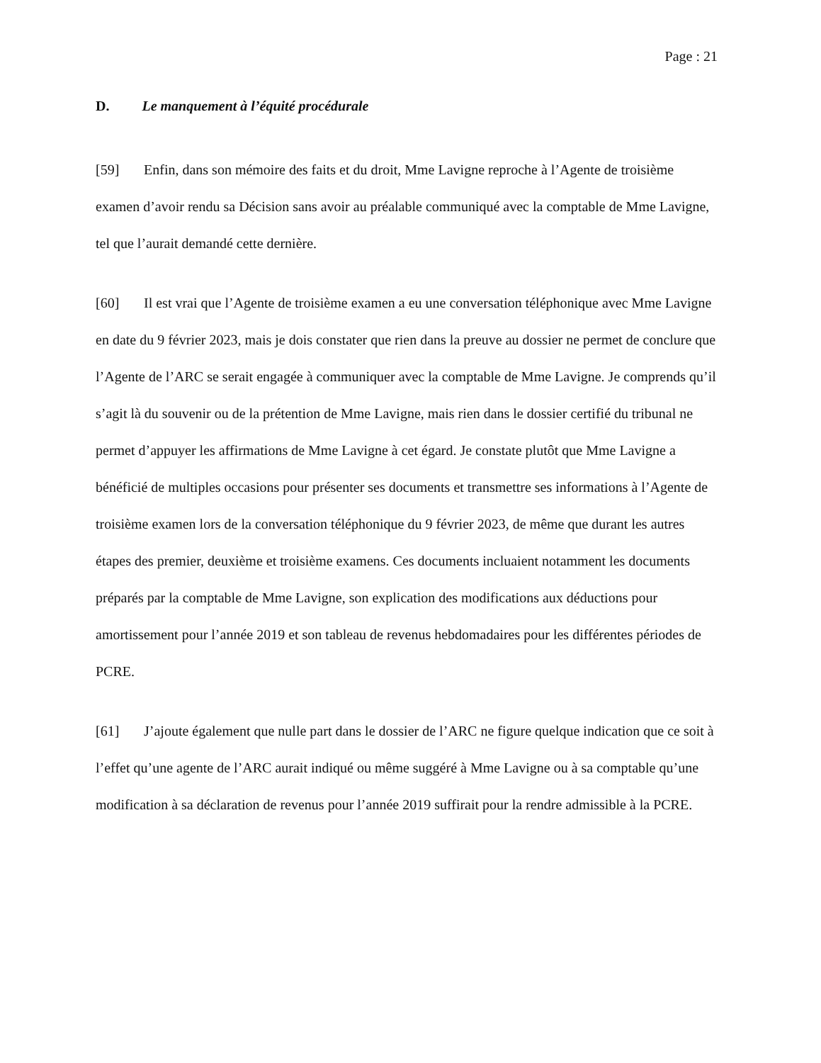Page : 21
D. Le manquement à l’équité procédurale
[59] Enfin, dans son mémoire des faits et du droit, Mme Lavigne reproche à l’Agente de troisième examen d’avoir rendu sa Décision sans avoir au préalable communiqué avec la comptable de Mme Lavigne, tel que l’aurait demandé cette dernière.
[60] Il est vrai que l’Agente de troisième examen a eu une conversation téléphonique avec Mme Lavigne en date du 9 février 2023, mais je dois constater que rien dans la preuve au dossier ne permet de conclure que l’Agente de l’ARC se serait engagée à communiquer avec la comptable de Mme Lavigne. Je comprends qu’il s’agit là du souvenir ou de la prétention de Mme Lavigne, mais rien dans le dossier certifié du tribunal ne permet d’appuyer les affirmations de Mme Lavigne à cet égard. Je constate plutôt que Mme Lavigne a bénéficié de multiples occasions pour présenter ses documents et transmettre ses informations à l’Agente de troisième examen lors de la conversation téléphonique du 9 février 2023, de même que durant les autres étapes des premier, deuxième et troisième examens. Ces documents incluaient notamment les documents préparés par la comptable de Mme Lavigne, son explication des modifications aux déductions pour amortissement pour l’année 2019 et son tableau de revenus hebdomadaires pour les différentes périodes de PCRE.
[61] J’ajoute également que nulle part dans le dossier de l’ARC ne figure quelque indication que ce soit à l’effet qu’une agente de l’ARC aurait indiqué ou même suggéré à Mme Lavigne ou à sa comptable qu’une modification à sa déclaration de revenus pour l’année 2019 suffirait pour la rendre admissible à la PCRE.